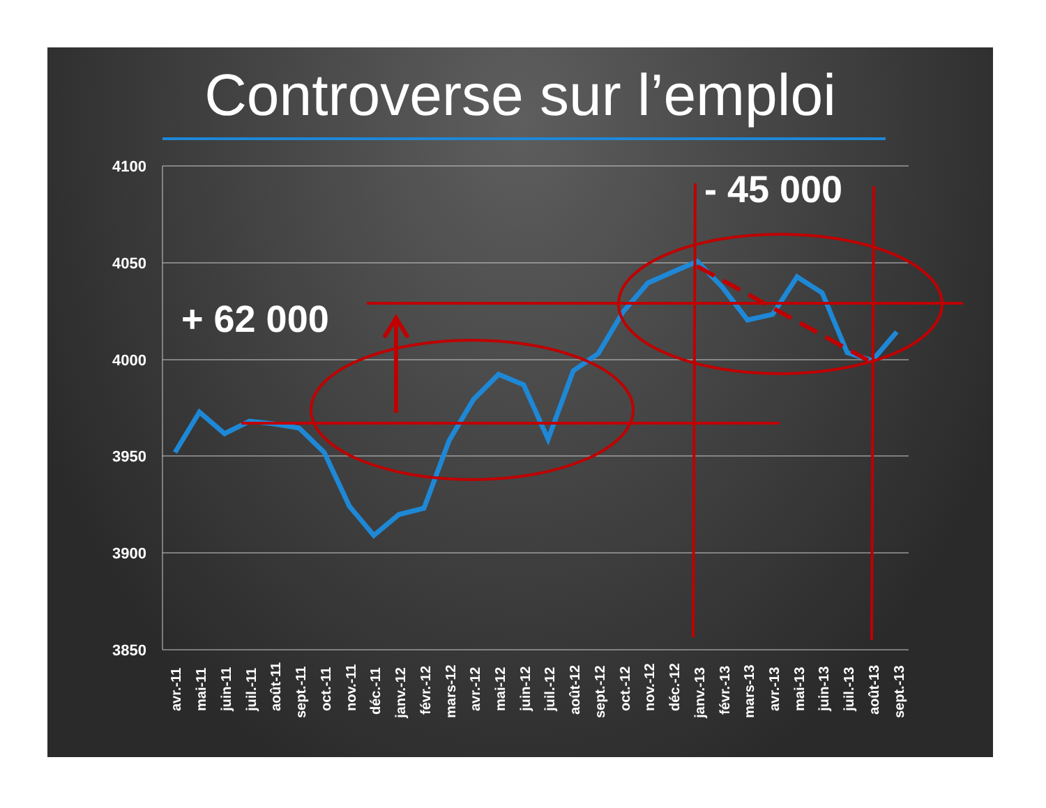Controverse sur l’emploi
4100
4050
4000
3950
3900
3850
avr.-11
mai-11
juin-11
juil.-11
août-11
sept.-11
oct.-11
nov.-11
déc.-11
janv.-12
févr.-12
mars-12
avr.-12
mai-12
juin-12
juil.-12
août-12
sept.-12
oct.-12
nov.-12
déc.-12
janv.-13
févr.-13
mars-13
avr.-13
mai-13
juin-13
juil.-13
août-13
sept.-13
+ 62 000
- 45 000